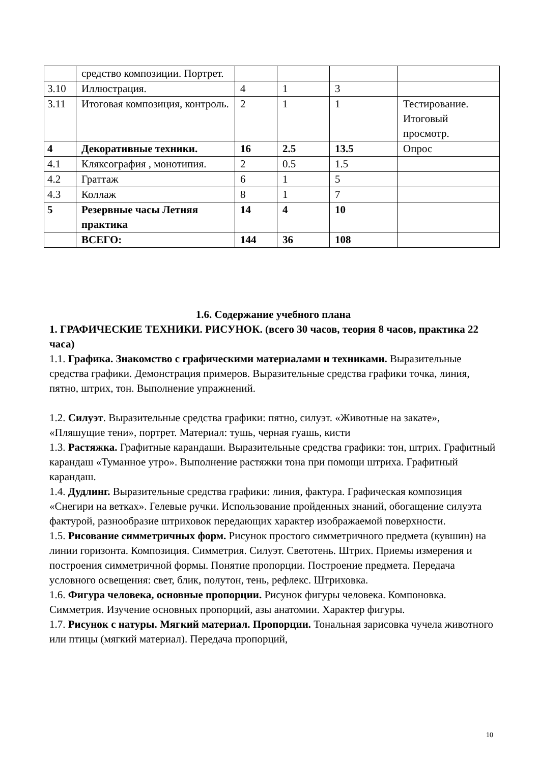| | средство композиции. Портрет. | | | | |
| 3.10 | Иллюстрация. | 4 | 1 | 3 | |
| 3.11 | Итоговая композиция, контроль. | 2 | 1 | 1 | Тестирование. Итоговый просмотр. |
| 4 | Декоративные техники. | 16 | 2.5 | 13.5 | Опрос |
| 4.1 | Кляксография , монотипия. | 2 | 0.5 | 1.5 | |
| 4.2 | Граттаж | 6 | 1 | 5 | |
| 4.3 | Коллаж | 8 | 1 | 7 | |
| 5 | Резервные часы Летняя практика | 14 | 4 | 10 | |
| | ВСЕГО: | 144 | 36 | 108 | |
1.6. Содержание учебного плана
1. ГРАФИЧЕСКИЕ ТЕХНИКИ. РИСУНОК. (всего 30 часов, теория 8 часов, практика 22 часа)
1.1. Графика. Знакомство с графическими материалами и техниками. Выразительные средства графики. Демонстрация примеров. Выразительные средства графики точка, линия, пятно, штрих, тон. Выполнение упражнений.
1.2. Силуэт. Выразительные средства графики: пятно, силуэт. «Животные на закате», «Пляшущие тени», портрет. Материал: тушь, черная гуашь, кисти
1.3. Растяжка. Графитные карандаши. Выразительные средства графики: тон, штрих. Графитный карандаш «Туманное утро». Выполнение растяжки тона при помощи штриха. Графитный карандаш.
1.4. Дудлинг. Выразительные средства графики: линия, фактура. Графическая композиция «Снегири на ветках». Гелевые ручки. Использование пройденных знаний, обогащение силуэта фактурой, разнообразие штриховок передающих характер изображаемой поверхности.
1.5. Рисование симметричных форм. Рисунок простого симметричного предмета (кувшин) на линии горизонта. Композиция. Симметрия. Силуэт. Светотень. Штрих. Приемы измерения и построения симметричной формы. Понятие пропорции. Построение предмета. Передача условного освещения: свет, блик, полутон, тень, рефлекс. Штриховка.
1.6. Фигура человека, основные пропорции. Рисунок фигуры человека. Компоновка. Симметрия. Изучение основных пропорций, азы анатомии. Характер фигуры.
1.7. Рисунок с натуры. Мягкий материал. Пропорции. Тональная зарисовка чучела животного или птицы (мягкий материал). Передача пропорций,
10